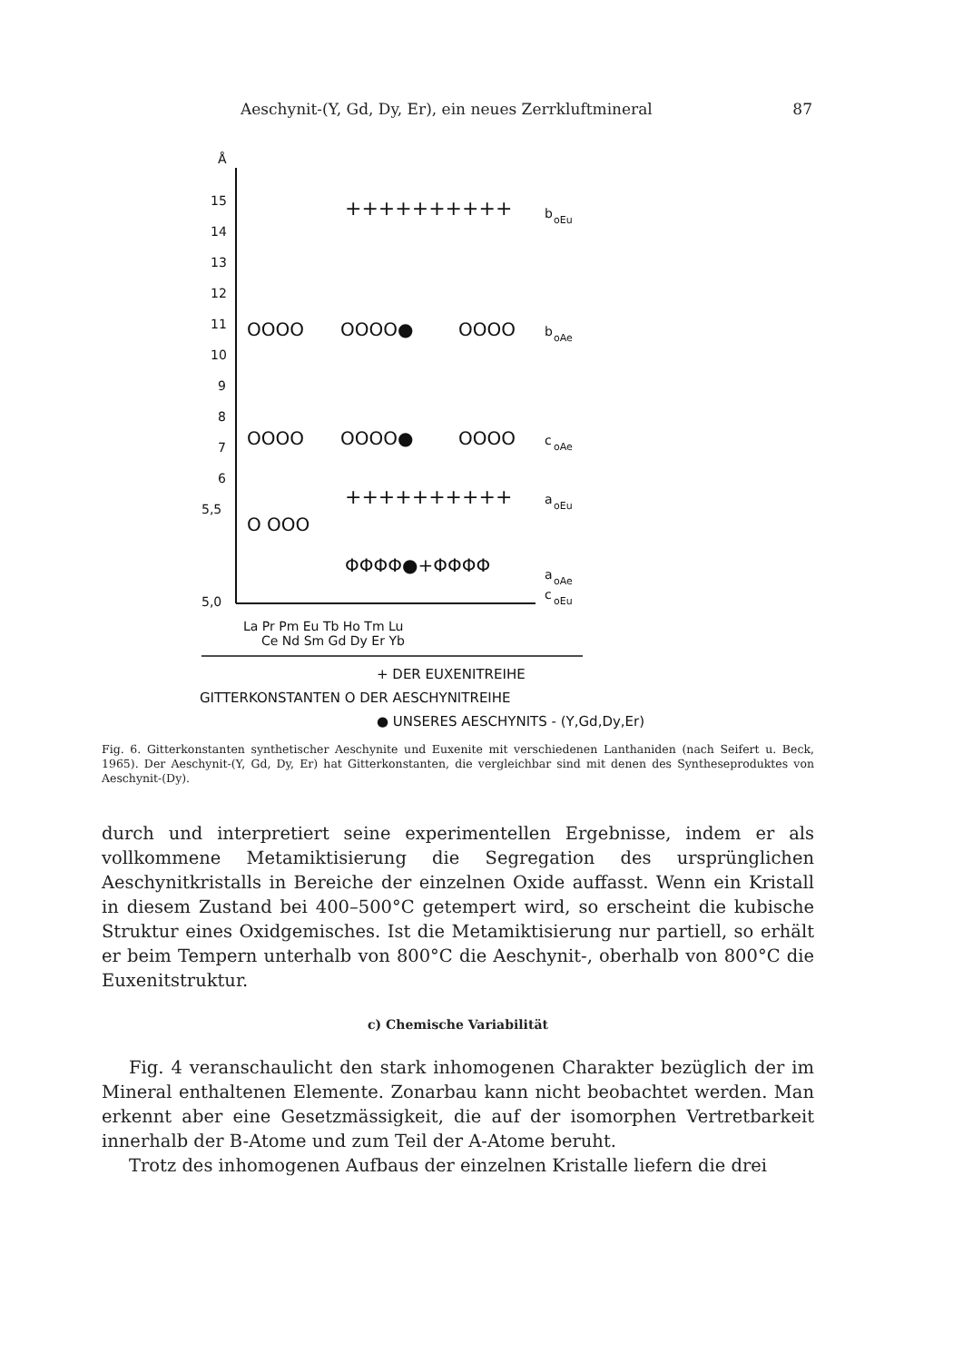Aeschynit-(Y, Gd, Dy, Er), ein neues Zerrkluftmineral 87
Å
15
14
13
12
11
10
9
8
7
6
5,5
5,0
++++++++++
b
oEu
OOOO
OOOO●
OOOO
b
oAe
OOOO
OOOO●
OOOO
c
oAe
++++++++++
a
oEu
O OOO
ΦΦΦΦ●+ΦΦΦΦ
a
oAe
c
oEu
La Pr Pm Eu Tb Ho Tm Lu
Ce Nd Sm Gd Dy Er Yb
+ DER EUXENITREIHE
GITTERKONSTANTEN O DER AESCHYNITREIHE
● UNSERES AESCHYNITS - (Y,Gd,Dy,Er)
Fig. 6. Gitterkonstanten synthetischer Aeschynite und Euxenite mit verschiedenen Lanthaniden (nach Seifert u. Beck, 1965). Der Aeschynit-(Y, Gd, Dy, Er) hat Gitterkonstanten, die vergleichbar sind mit denen des Syntheseproduktes von Aeschynit-(Dy).
durch und interpretiert seine experimentellen Ergebnisse, indem er als vollkommene Metamiktisierung die Segregation des ursprünglichen Aeschynitkristalls in Bereiche der einzelnen Oxide auffasst. Wenn ein Kristall in diesem Zustand bei 400–500°C getempert wird, so erscheint die kubische Struktur eines Oxidgemisches. Ist die Metamiktisierung nur partiell, so erhält er beim Tempern unterhalb von 800°C die Aeschynit-, oberhalb von 800°C die Euxenitstruktur.
c) Chemische Variabilität
Fig. 4 veranschaulicht den stark inhomogenen Charakter bezüglich der im Mineral enthaltenen Elemente. Zonarbau kann nicht beobachtet werden. Man erkennt aber eine Gesetzmässigkeit, die auf der isomorphen Vertretbarkeit innerhalb der B-Atome und zum Teil der A-Atome beruht.
Trotz des inhomogenen Aufbaus der einzelnen Kristalle liefern die drei